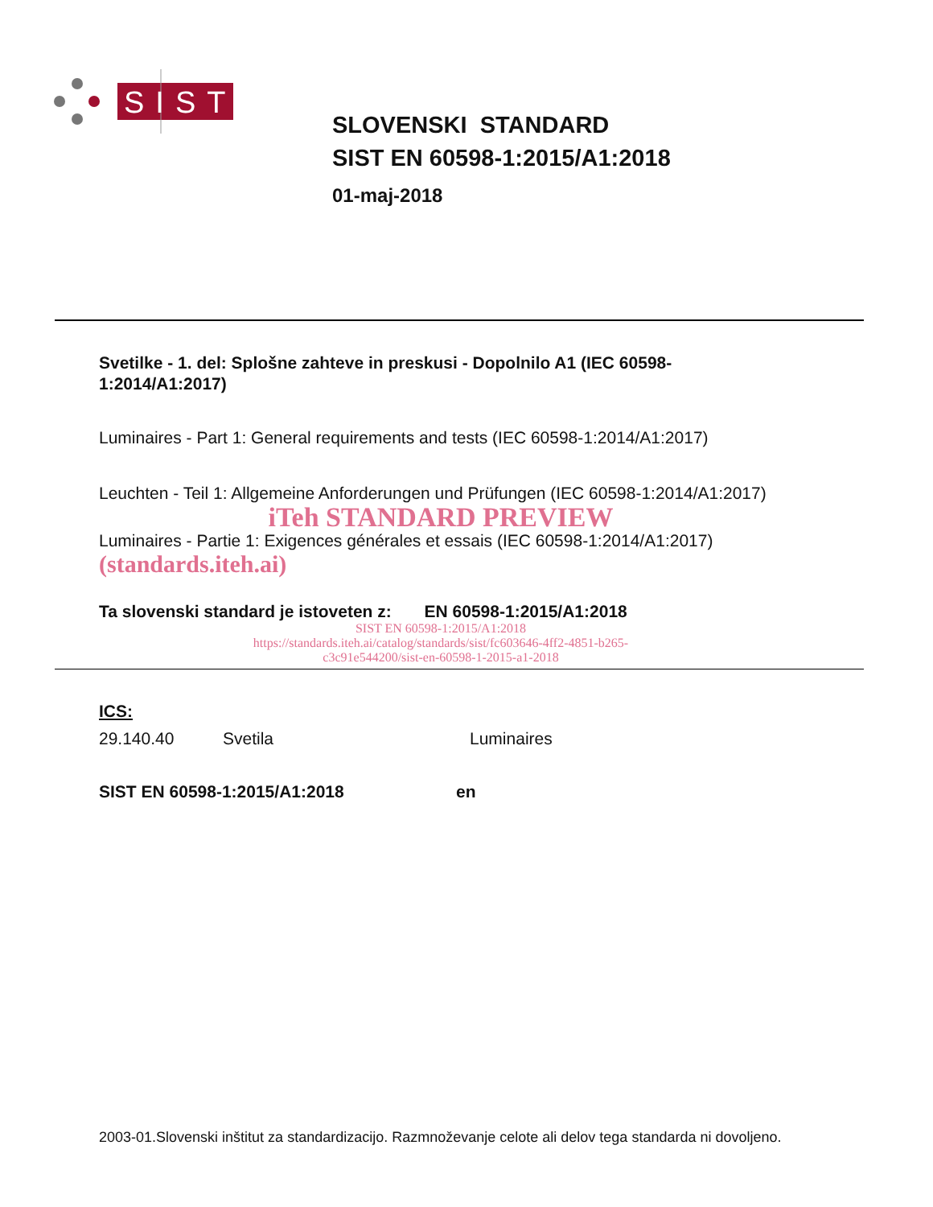SIST
SLOVENSKI STANDARD
SIST EN 60598-1:2015/A1:2018
01-maj-2018
Svetilke - 1. del: Splošne zahteve in preskusi - Dopolnilo A1 (IEC 60598-1:2014/A1:2017)
Luminaires - Part 1: General requirements and tests (IEC 60598-1:2014/A1:2017)
Leuchten - Teil 1: Allgemeine Anforderungen und Prüfungen (IEC 60598-1:2014/A1:2017)
iTeh STANDARD PREVIEW
Luminaires - Partie 1: Exigences générales et essais (IEC 60598-1:2014/A1:2017) (standards.iteh.ai)
Ta slovenski standard je istoveten z: EN 60598-1:2015/A1:2018
SIST EN 60598-1:2015/A1:2018
https://standards.iteh.ai/catalog/standards/sist/fc603646-4ff2-4851-b265-
c3c91e544200/sist-en-60598-1-2015-a1-2018
ICS:
29.140.40 Svetila Luminaires
SIST EN 60598-1:2015/A1:2018 en
2003-01.Slovenski inštitut za standardizacijo. Razmnoževanje celote ali delov tega standarda ni dovoljeno.